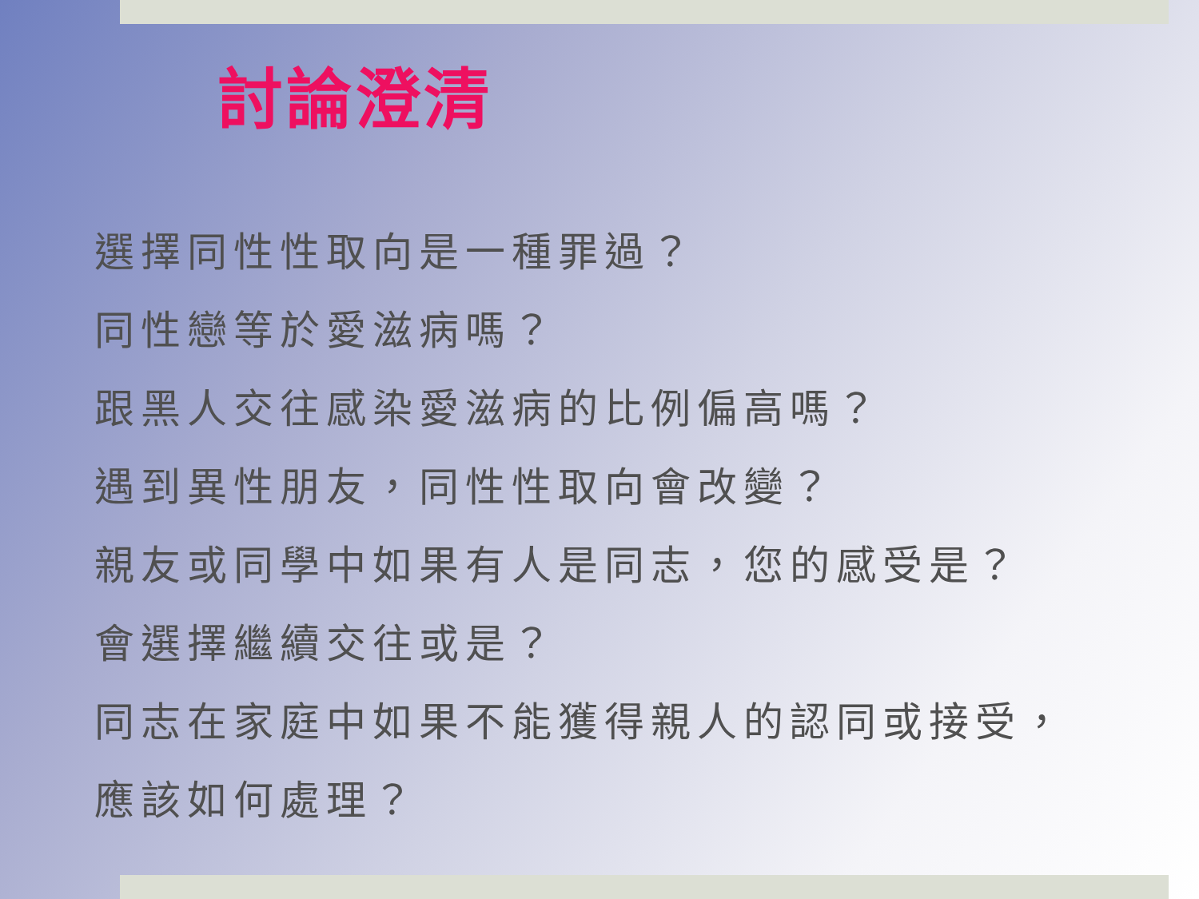討論澄清
選擇同性性取向是一種罪過？
同性戀等於愛滋病嗎？
跟黑人交往感染愛滋病的比例偏高嗎？
遇到異性朋友，同性性取向會改變？
親友或同學中如果有人是同志，您的感受是？
會選擇繼續交往或是？
同志在家庭中如果不能獲得親人的認同或接受，
應該如何處理？